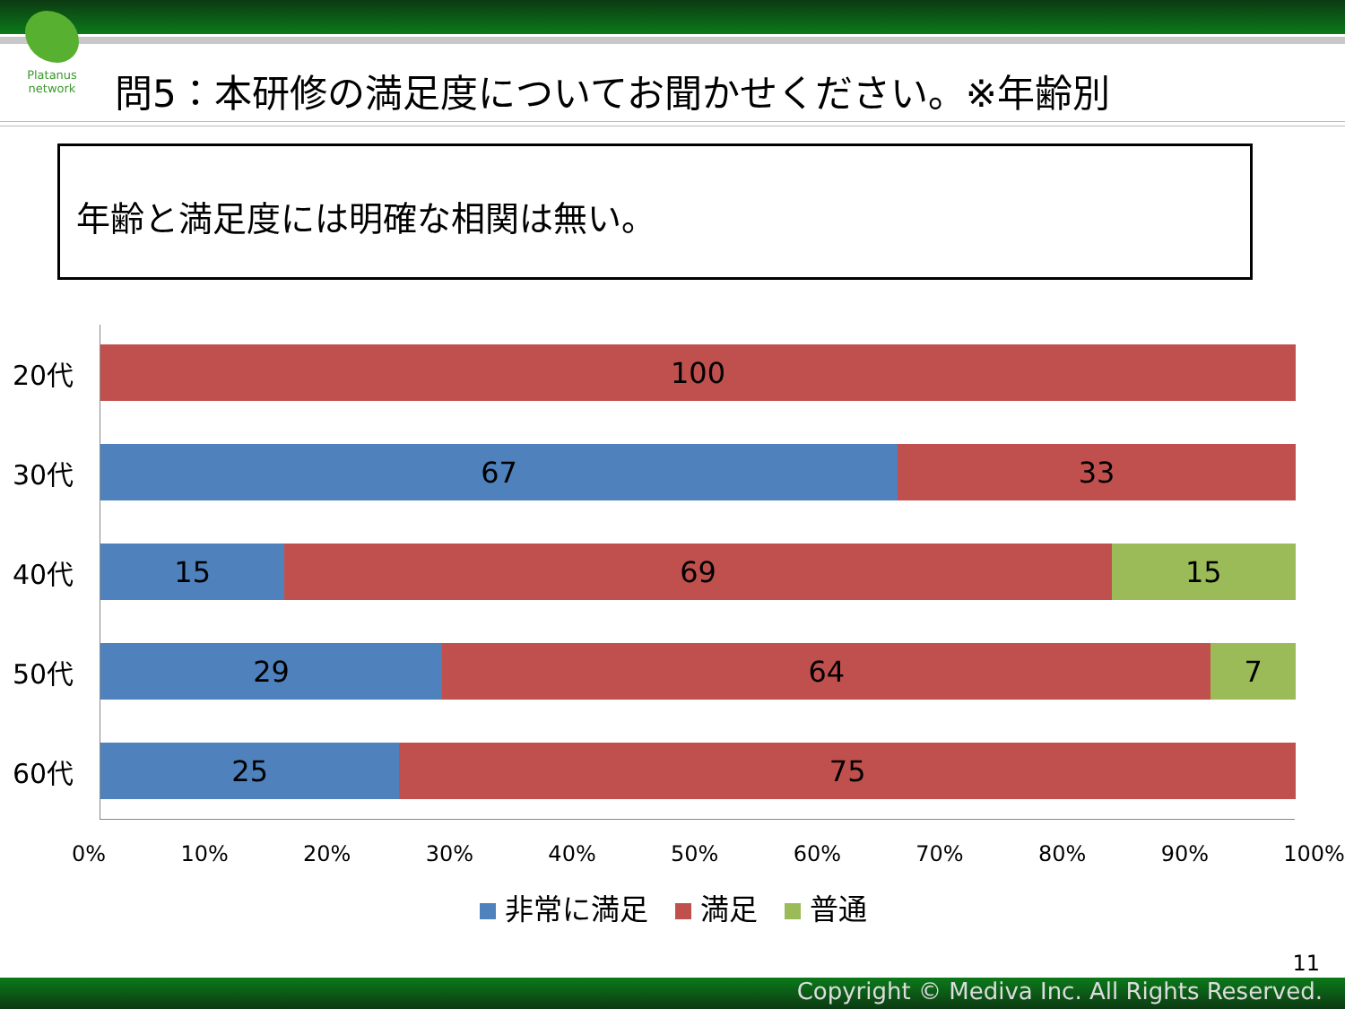Platanus network
問5：本研修の満足度についてお聞かせください。※年齢別
年齢と満足度には明確な相関は無い。
20代
100
30代
67 33
40代
15 69 15
50代
29 64 7
60代
25 75
0% 10% 20% 30% 40% 50% 60% 70% 80% 90% 100%
非常に満足 満足 普通
11
Copyright © Mediva Inc. All Rights Reserved.